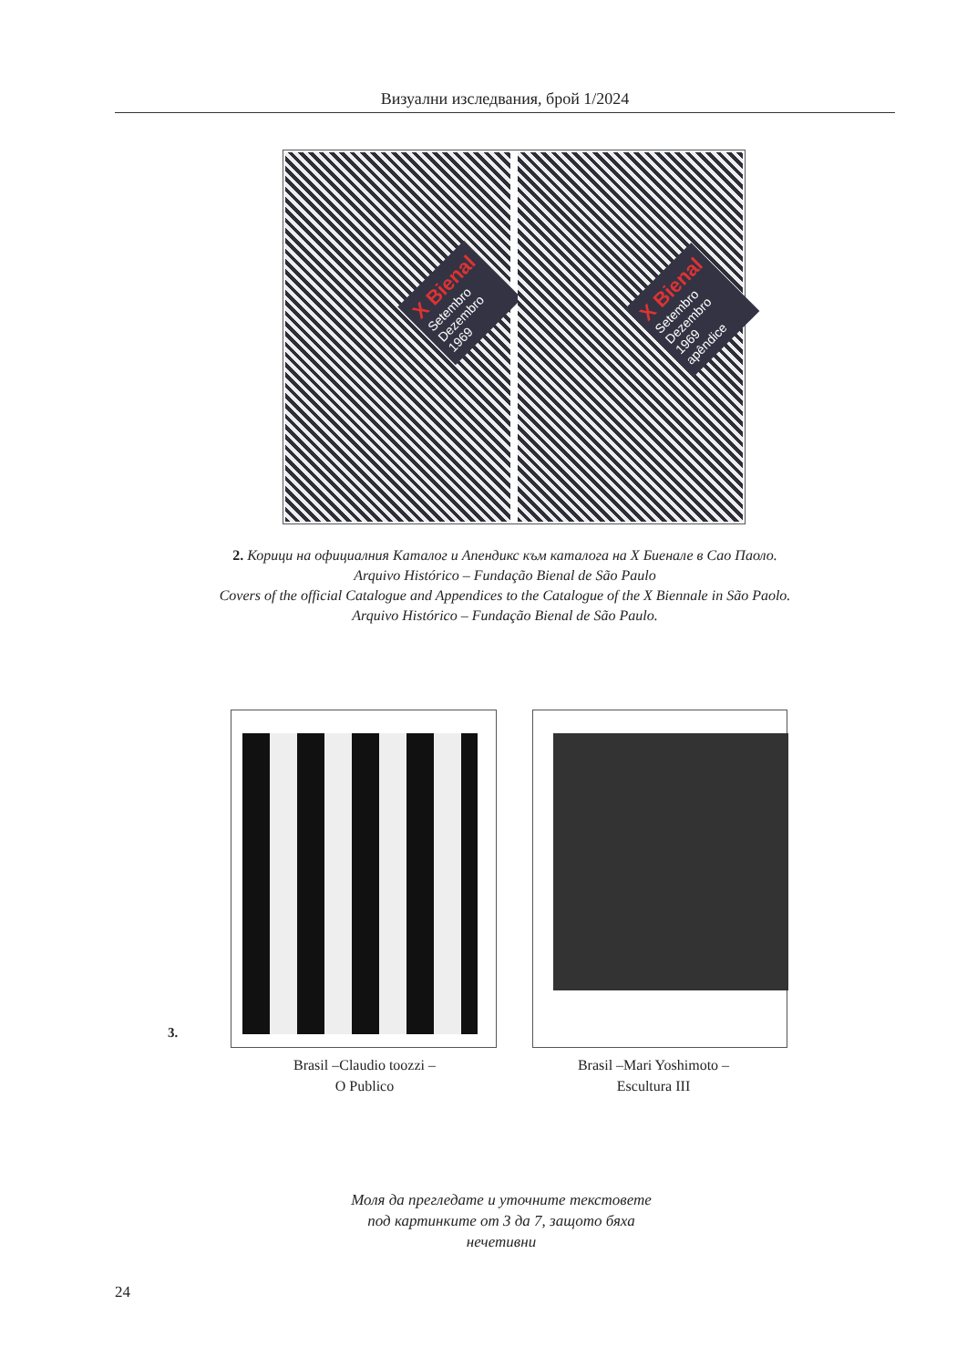Визуални изследвания, брой 1/2024
X Bienal
Setembro
Dezembro
1969
X Bienal
Setembro
Dezembro
1969
apêndice
2. Корици на официалния Каталог и Апендикс към каталога на Х Биенале в Сао Паоло.
Arquivo Histórico – Fundação Bienal de São Paulo
Covers of the official Catalogue and Appendices to the Catalogue of the X Biennale in São Paolo.
Arquivo Histórico – Fundação Bienal de São Paulo.
3.
Brasil –Claudio toozzi –
O Publico
Brasil –Mari Yoshimoto –
Escultura III
Моля да прегледате и уточните текстовете
под картинките от 3 да 7, защото бяха
нечетивни
24